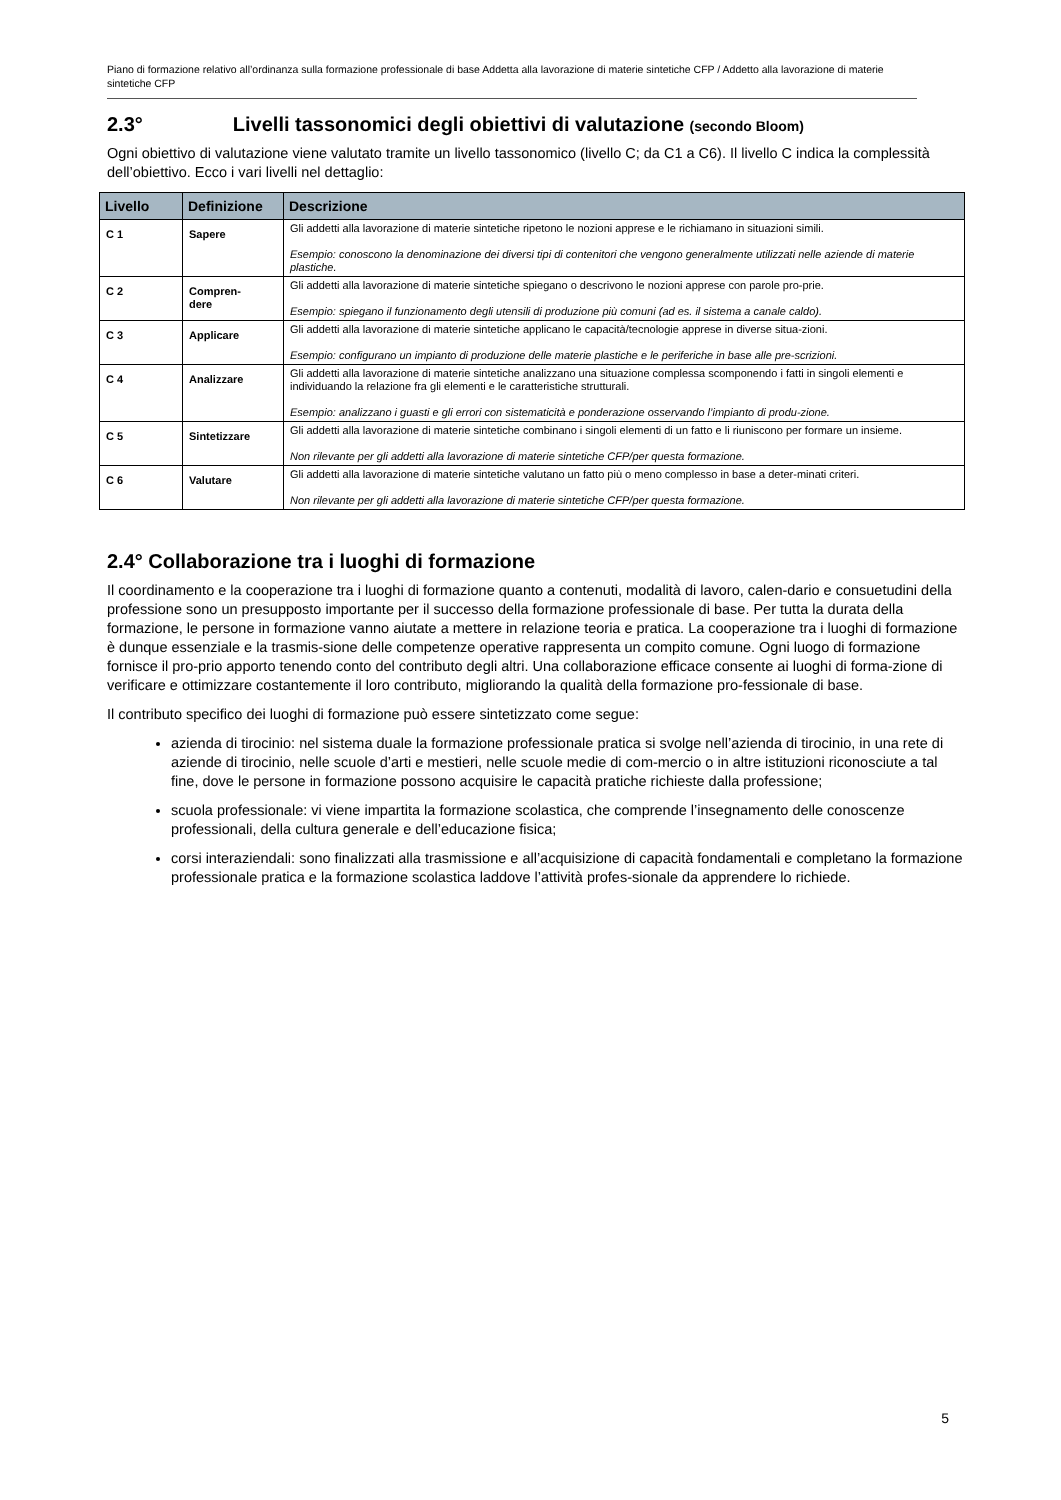Piano di formazione relativo all’ordinanza sulla formazione professionale di base Addetta alla lavorazione di materie sintetiche CFP / Addetto alla lavorazione di materie sintetiche CFP
2.3° Livelli tassonomici degli obiettivi di valutazione (secondo Bloom)
Ogni obiettivo di valutazione viene valutato tramite un livello tassonomico (livello C; da C1 a C6). Il livello C indica la complessità dell’obiettivo. Ecco i vari livelli nel dettaglio:
| Livello | Definizione | Descrizione |
| --- | --- | --- |
| C 1 | Sapere | Gli addetti alla lavorazione di materie sintetiche ripetono le nozioni apprese e le richiamano in situazioni simili. Esempio: conoscono la denominazione dei diversi tipi di contenitori che vengono generalmente utilizzati nelle aziende di materie plastiche. |
| C 2 | Compren- dere | Gli addetti alla lavorazione di materie sintetiche spiegano o descrivono le nozioni apprese con parole pro-prie. Esempio: spiegano il funzionamento degli utensili di produzione più comuni (ad es. il sistema a canale caldo). |
| C 3 | Applicare | Gli addetti alla lavorazione di materie sintetiche applicano le capacità/tecnologie apprese in diverse situa-zioni. Esempio: configurano un impianto di produzione delle materie plastiche e le periferiche in base alle pre-scrizioni. |
| C 4 | Analizzare | Gli addetti alla lavorazione di materie sintetiche analizzano una situazione complessa scomponendo i fatti in singoli elementi e individuando la relazione fra gli elementi e le caratteristiche strutturali. Esempio: analizzano i guasti e gli errori con sistematicità e ponderazione osservando l’impianto di produ-zione. |
| C 5 | Sintetizzare | Gli addetti alla lavorazione di materie sintetiche combinano i singoli elementi di un fatto e li riuniscono per formare un insieme. Non rilevante per gli addetti alla lavorazione di materie sintetiche CFP/per questa formazione. |
| C 6 | Valutare | Gli addetti alla lavorazione di materie sintetiche valutano un fatto più o meno complesso in base a deter-minati criteri. Non rilevante per gli addetti alla lavorazione di materie sintetiche CFP/per questa formazione. |
2.4° Collaborazione tra i luoghi di formazione
Il coordinamento e la cooperazione tra i luoghi di formazione quanto a contenuti, modalità di lavoro, calen-dario e consuetudini della professione sono un presupposto importante per il successo della formazione professionale di base. Per tutta la durata della formazione, le persone in formazione vanno aiutate a mettere in relazione teoria e pratica. La cooperazione tra i luoghi di formazione è dunque essenziale e la trasmis-sione delle competenze operative rappresenta un compito comune. Ogni luogo di formazione fornisce il pro-prio apporto tenendo conto del contributo degli altri. Una collaborazione efficace consente ai luoghi di forma-zione di verificare e ottimizzare costantemente il loro contributo, migliorando la qualità della formazione pro-fessionale di base.
Il contributo specifico dei luoghi di formazione può essere sintetizzato come segue:
azienda di tirocinio: nel sistema duale la formazione professionale pratica si svolge nell’azienda di tirocinio, in una rete di aziende di tirocinio, nelle scuole d’arti e mestieri, nelle scuole medie di com-mercio o in altre istituzioni riconosciute a tal fine, dove le persone in formazione possono acquisire le capacità pratiche richieste dalla professione;
scuola professionale: vi viene impartita la formazione scolastica, che comprende l’insegnamento delle conoscenze professionali, della cultura generale e dell’educazione fisica;
corsi interaziendali: sono finalizzati alla trasmissione e all’acquisizione di capacità fondamentali e completano la formazione professionale pratica e la formazione scolastica laddove l’attività profes-sionale da apprendere lo richiede.
5